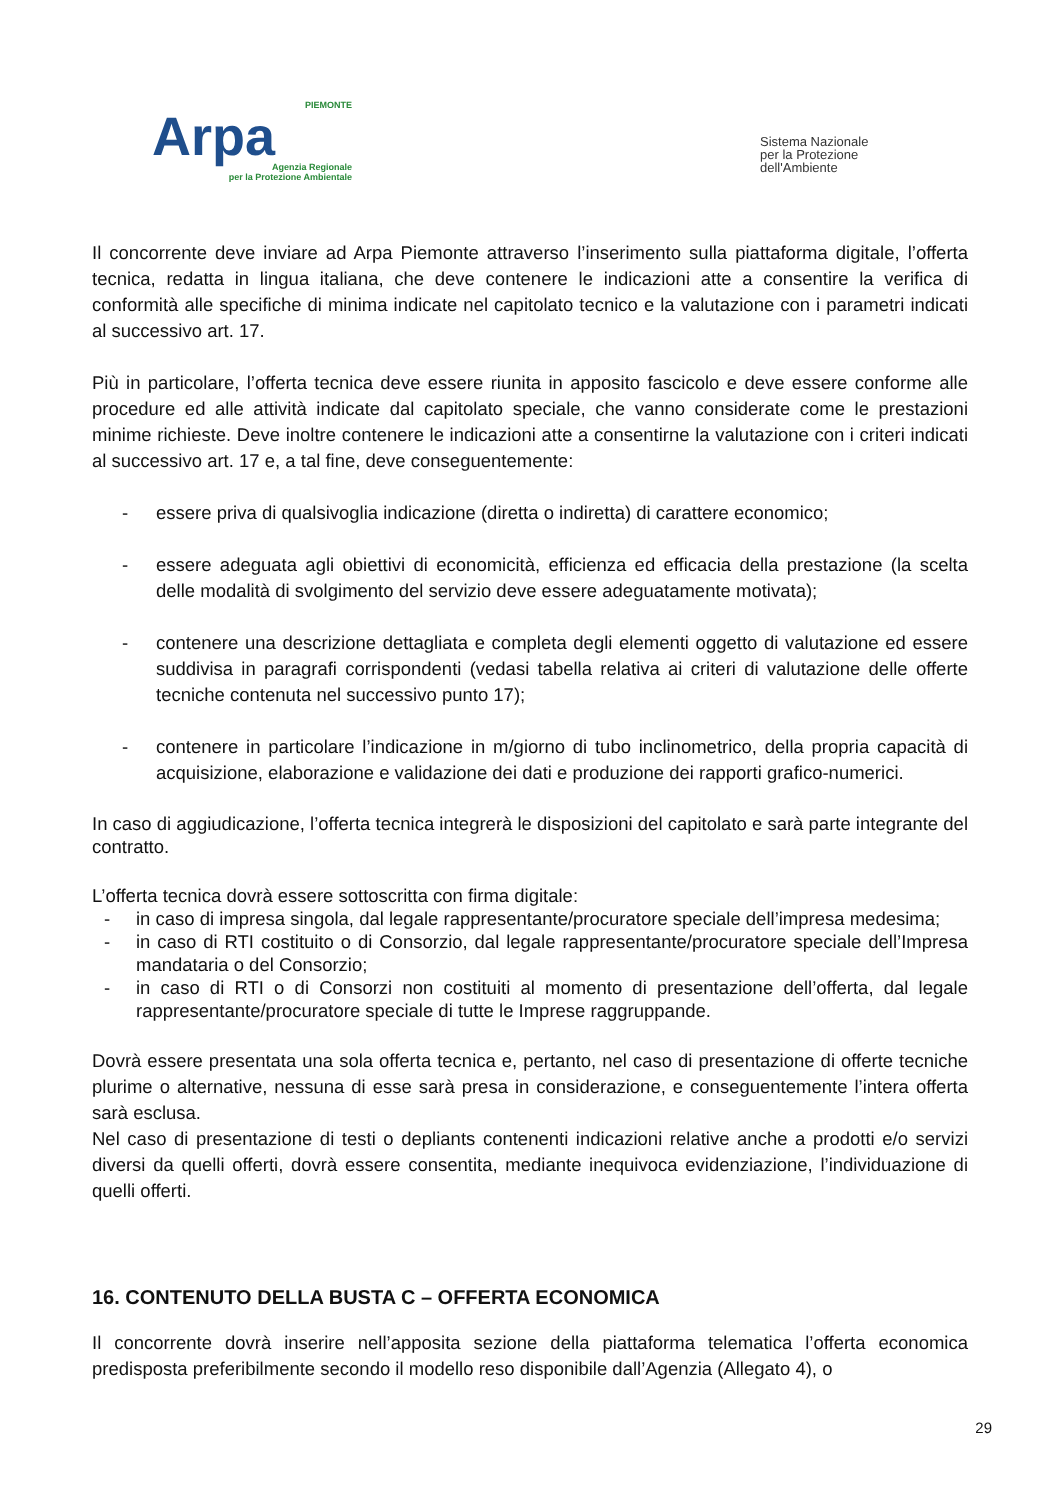PIEMONTE
Arpa
Agenzia Regionale
per la Protezione Ambientale
Sistema Nazionale
per la Protezione
dell'Ambiente
Il concorrente deve inviare ad Arpa Piemonte attraverso l’inserimento sulla piattaforma digitale, l’offerta tecnica, redatta in lingua italiana, che deve contenere le indicazioni atte a consentire la verifica di conformità alle specifiche di minima indicate nel capitolato tecnico e la valutazione con i parametri indicati al successivo art. 17.
Più in particolare, l’offerta tecnica deve essere riunita in apposito fascicolo e deve essere conforme alle procedure ed alle attività indicate dal capitolato speciale, che vanno considerate come le prestazioni minime richieste. Deve inoltre contenere le indicazioni atte a consentirne la valutazione con i criteri indicati al successivo art. 17 e, a tal fine, deve conseguentemente:
- essere priva di qualsivoglia indicazione (diretta o indiretta) di carattere economico;
- essere adeguata agli obiettivi di economicità, efficienza ed efficacia della prestazione (la scelta delle modalità di svolgimento del servizio deve essere adeguatamente motivata);
- contenere una descrizione dettagliata e completa degli elementi oggetto di valutazione ed essere suddivisa in paragrafi corrispondenti (vedasi tabella relativa ai criteri di valutazione delle offerte tecniche contenuta nel successivo punto 17);
- contenere in particolare l’indicazione in m/giorno di tubo inclinometrico, della propria capacità di acquisizione, elaborazione e validazione dei dati e produzione dei rapporti grafico-numerici.
In caso di aggiudicazione, l’offerta tecnica integrerà le disposizioni del capitolato e sarà parte integrante del contratto.
L’offerta tecnica dovrà essere sottoscritta con firma digitale:
- in caso di impresa singola, dal legale rappresentante/procuratore speciale dell’impresa medesima;
- in caso di RTI costituito o di Consorzio, dal legale rappresentante/procuratore speciale dell’Impresa mandataria o del Consorzio;
- in caso di RTI o di Consorzi non costituiti al momento di presentazione dell’offerta, dal legale rappresentante/procuratore speciale di tutte le Imprese raggruppande.
Dovrà essere presentata una sola offerta tecnica e, pertanto, nel caso di presentazione di offerte tecniche plurime o alternative, nessuna di esse sarà presa in considerazione, e conseguentemente l’intera offerta sarà esclusa.
Nel caso di presentazione di testi o depliants contenenti indicazioni relative anche a prodotti e/o servizi diversi da quelli offerti, dovrà essere consentita, mediante inequivoca evidenziazione, l’individuazione di quelli offerti.
16. CONTENUTO DELLA BUSTA C – OFFERTA ECONOMICA
Il concorrente dovrà inserire nell’apposita sezione della piattaforma telematica l’offerta economica predisposta preferibilmente secondo il modello reso disponibile dall’Agenzia (Allegato 4), o
29